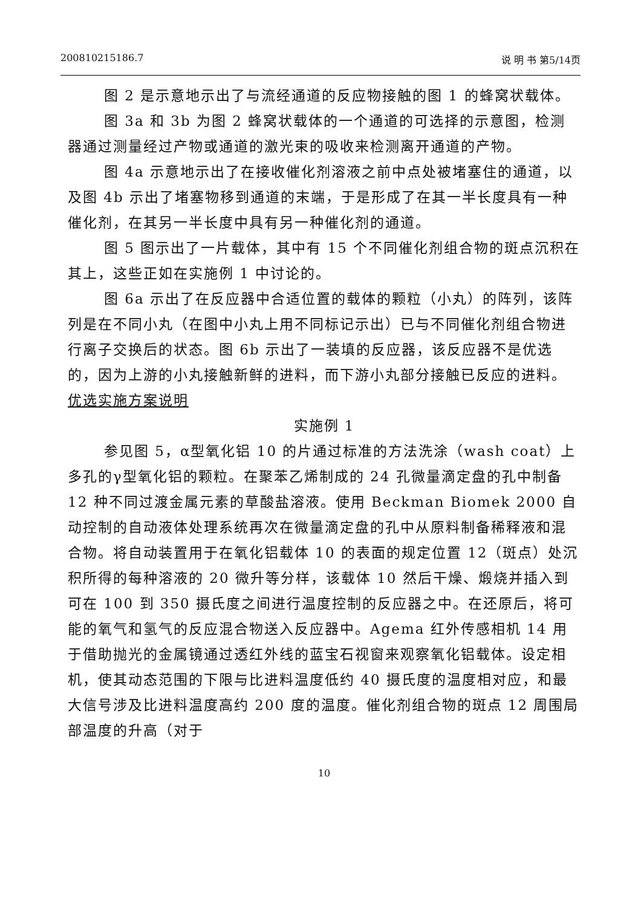200810215186.7 说 明 书 第5/14页
图 2 是示意地示出了与流经通道的反应物接触的图 1 的蜂窝状载体。
图 3a 和 3b 为图 2 蜂窝状载体的一个通道的可选择的示意图，检测器通过测量经过产物或通道的激光束的吸收来检测离开通道的产物。
图 4a 示意地示出了在接收催化剂溶液之前中点处被堵塞住的通道，以及图 4b 示出了堵塞物移到通道的末端，于是形成了在其一半长度具有一种催化剂，在其另一半长度中具有另一种催化剂的通道。
图 5 图示出了一片载体，其中有 15 个不同催化剂组合物的斑点沉积在其上，这些正如在实施例 1 中讨论的。
图 6a 示出了在反应器中合适位置的载体的颗粒（小丸）的阵列，该阵列是在不同小丸（在图中小丸上用不同标记示出）已与不同催化剂组合物进行离子交换后的状态。图 6b 示出了一装填的反应器，该反应器不是优选的，因为上游的小丸接触新鲜的进料，而下游小丸部分接触已反应的进料。
优选实施方案说明
实施例 1
参见图 5，α型氧化铝 10 的片通过标准的方法洗涂（wash coat）上多孔的γ型氧化铝的颗粒。在聚苯乙烯制成的 24 孔微量滴定盘的孔中制备 12 种不同过渡金属元素的草酸盐溶液。使用 Beckman Biomek 2000 自动控制的自动液体处理系统再次在微量滴定盘的孔中从原料制备稀释液和混合物。将自动装置用于在氧化铝载体 10 的表面的规定位置 12（斑点）处沉积所得的每种溶液的 20 微升等分样，该载体 10 然后干燥、煅烧并插入到可在 100 到 350 摄氏度之间进行温度控制的反应器之中。在还原后，将可能的氧气和氢气的反应混合物送入反应器中。Agema 红外传感相机 14 用于借助抛光的金属镜通过透红外线的蓝宝石视窗来观察氧化铝载体。设定相机，使其动态范围的下限与比进料温度低约 40 摄氏度的温度相对应，和最大信号涉及比进料温度高约 200 度的温度。催化剂组合物的斑点 12 周围局部温度的升高（对于
10